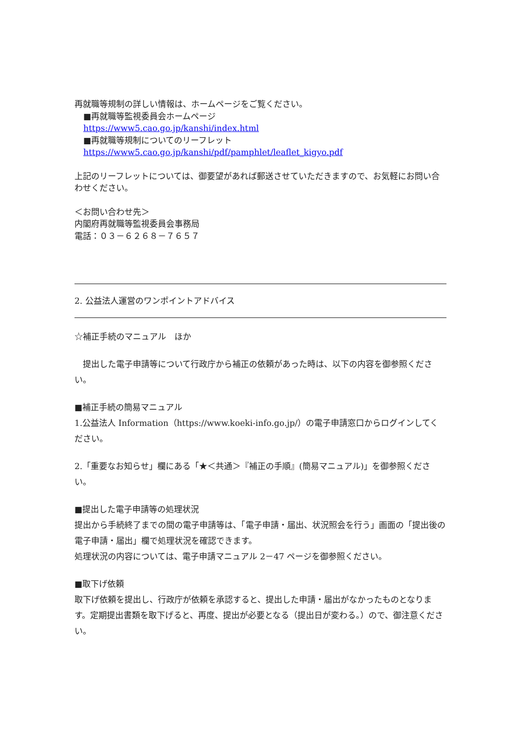再就職等規制の詳しい情報は、ホームページをご覧ください。
■再就職等監視委員会ホームページ
https://www5.cao.go.jp/kanshi/index.html
■再就職等規制についてのリーフレット
https://www5.cao.go.jp/kanshi/pdf/pamphlet/leaflet_kigyo.pdf
上記のリーフレットについては、御要望があれば郵送させていただきますので、お気軽にお問い合わせください。
＜お問い合わせ先＞
内閣府再就職等監視委員会事務局
電話：０３－６２６８－７６５７
―――――――――――――――――――――――――――――――――――――――――――――――――――
2. 公益法人運営のワンポイントアドバイス
―――――――――――――――――――――――――――――――――――――――――――――――――――
☆補正手続のマニュアル　ほか
　提出した電子申請等について行政庁から補正の依頼があった時は、以下の内容を御参照ください。
■補正手続の簡易マニュアル
1.公益法人 Information（https://www.koeki-info.go.jp/）の電子申請窓口からログインしてください。
2.「重要なお知らせ」欄にある「★＜共通＞『補正の手順』(簡易マニュアル)」を御参照ください。
■提出した電子申請等の処理状況
提出から手続終了までの間の電子申請等は、「電子申請・届出、状況照会を行う」画面の「提出後の電子申請・届出」欄で処理状況を確認できます。
処理状況の内容については、電子申請マニュアル 2－47 ページを御参照ください。
■取下げ依頼
取下げ依頼を提出し、行政庁が依頼を承認すると、提出した申請・届出がなかったものとなります。定期提出書類を取下げると、再度、提出が必要となる（提出日が変わる。）ので、御注意ください。